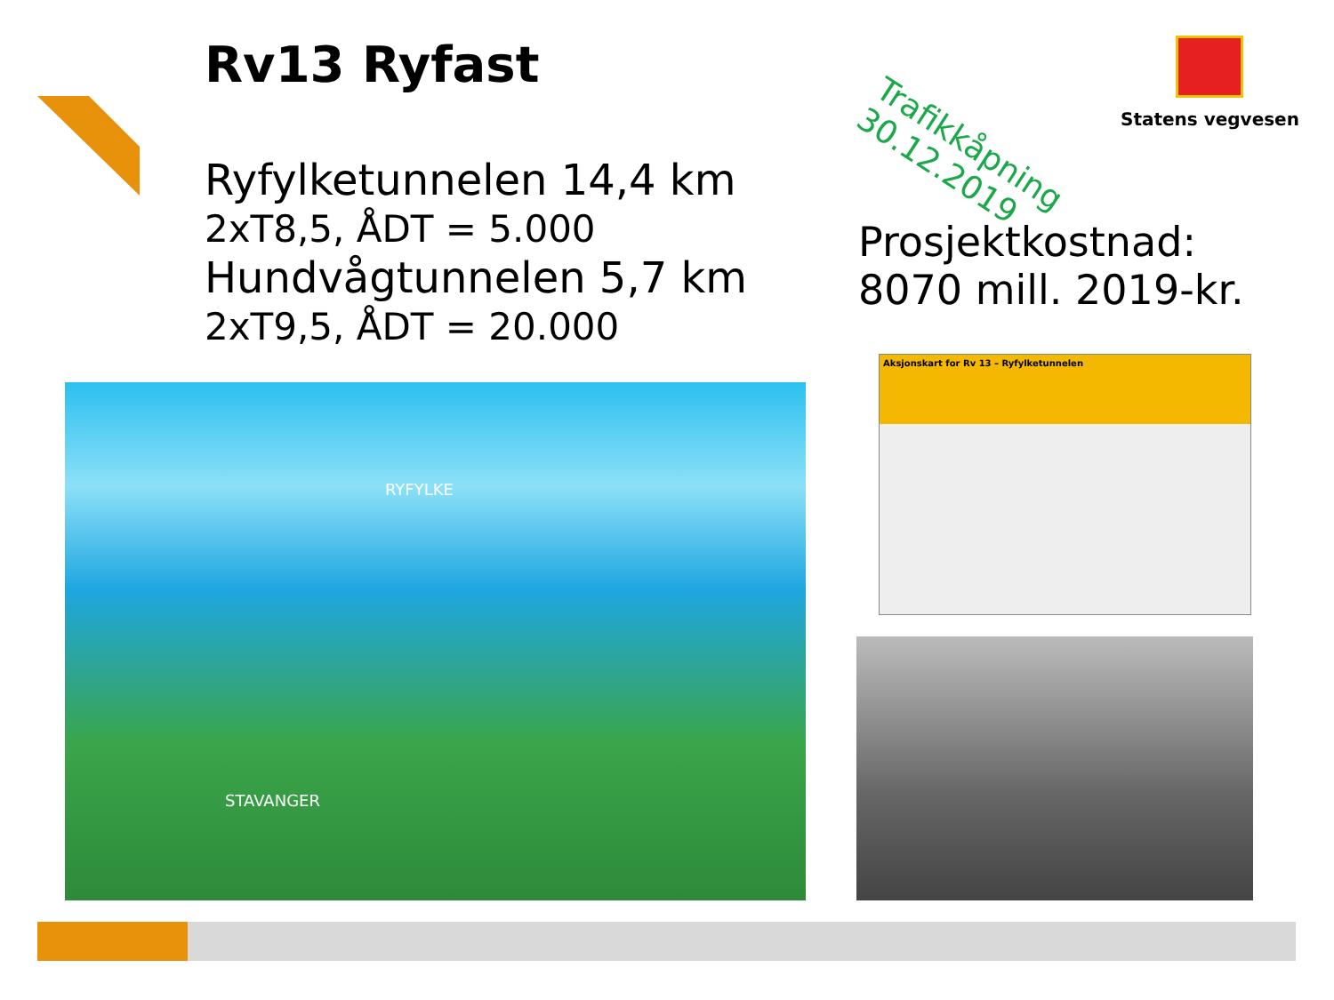Rv13 Ryfast
Ryfylketunnelen 14,4 km
2xT8,5, ÅDT = 5.000
Hundvågtunnelen 5,7 km
2xT9,5, ÅDT = 20.000
Trafikkåpning
30.12.2019
Statens vegvesen
Prosjektkostnad:
8070 mill. 2019-kr.
RYFYLKE
STAVANGER
Aksjonskart for Rv 13 – Ryfylketunnelen